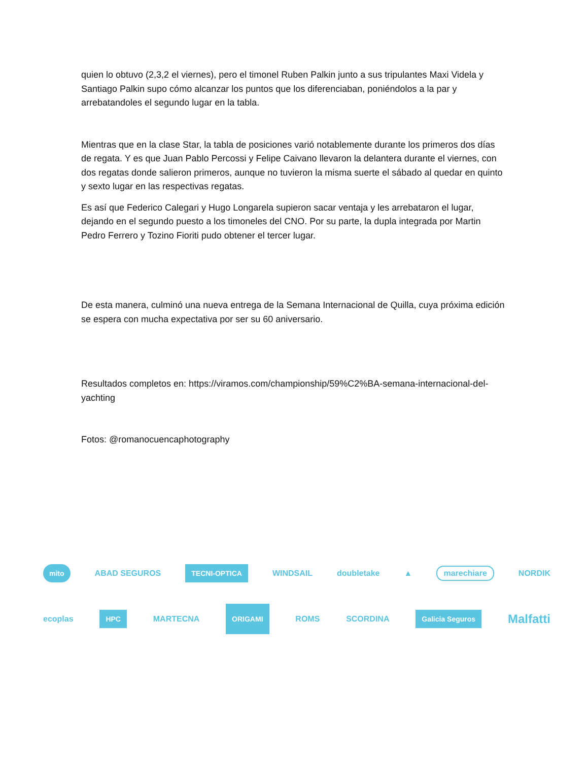quien lo obtuvo (2,3,2 el viernes), pero el timonel Ruben Palkin junto a sus tripulantes Maxi Videla y Santiago Palkin supo cómo alcanzar los puntos que los diferenciaban, poniéndolos a la par y arrebatandoles el segundo lugar en la tabla.
Mientras que en la clase Star, la tabla de posiciones varió notablemente durante los primeros dos días de regata. Y es que Juan Pablo Percossi y Felipe Caivano llevaron la delantera durante el viernes, con dos regatas donde salieron primeros, aunque no tuvieron la misma suerte el sábado al quedar en quinto y sexto lugar en las respectivas regatas.
Es así que Federico Calegari y Hugo Longarela supieron sacar ventaja y les arrebataron el lugar, dejando en el segundo puesto a los timoneles del CNO. Por su parte, la dupla integrada por Martin Pedro Ferrero y Tozino Fioriti pudo obtener el tercer lugar.
De esta manera, culminó una nueva entrega de la Semana Internacional de Quilla, cuya próxima edición se espera con mucha expectativa por ser su 60 aniversario.
Resultados completos en: https://viramos.com/championship/59%C2%BA-semana-internacional-del-yachting
Fotos: @romanocuencaphotography
mito ABAD SEGUROS TECNI-OPTICA WINDSAIL doubletake ▲ marechiare NORDIK
ecoplas HPC MARTECNA ORIGAMI ROMS SCORDINA Galicia Seguros Malfatti